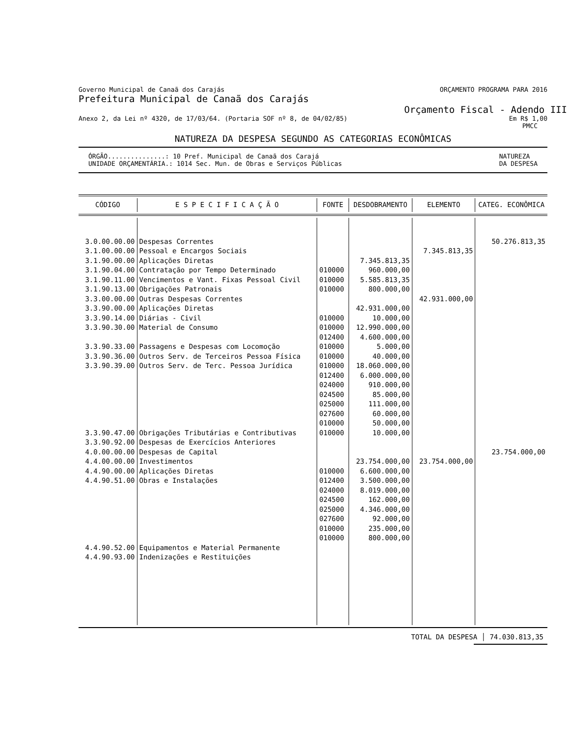Governo Municipal de Canaã dos Carajás ORÇAMENTO PROGRAMA PARA 2016
Prefeitura Municipal de Canaã dos Carajás
Orçamento Fiscal - Adendo III
Anexo 2, da Lei nº 4320, de 17/03/64. (Portaria SOF nº 8, de 04/02/85) Em R$ 1,00
PMCC
NATUREZA DA DESPESA SEGUNDO AS CATEGORIAS ECONÔMICAS
ÓRGÃO...............: 10 Pref. Municipal de Canaã dos Carajá
UNIDADE ORÇAMENTÁRIA.: 1014 Sec. Mun. de Obras e Serviços Públicas NATUREZA
DA DESPESA
| CÓDIGO | E S P E C I F I C A Ç Ã O | FONTE | DESDOBRAMENTO | ELEMENTO | CATEG. ECONÔMICA |
| --- | --- | --- | --- | --- | --- |
| 3.0.00.00.00 3.1.00.00.00 3.1.90.00.00 3.1.90.04.00 3.1.90.11.00 3.1.90.13.00 3.3.00.00.00 3.3.90.00.00 3.3.90.14.00 3.3.90.30.00 3.3.90.33.00 3.3.90.36.00 3.3.90.39.00 3.3.90.47.00 3.3.90.92.00 4.0.00.00.00 4.4.00.00.00 4.4.90.00.00 4.4.90.51.00 4.4.90.52.00 4.4.90.93.00 | Despesas Correntes Pessoal e Encargos Sociais Aplicações Diretas Contratação por Tempo Determinado Vencimentos e Vant. Fixas Pessoal Civil Obrigações Patronais Outras Despesas Correntes Aplicações Diretas Diárias - Civil Material de Consumo Passagens e Despesas com Locomoção Outros Serv. de Terceiros Pessoa Física Outros Serv. de Terc. Pessoa Jurídica Obrigações Tributárias e Contributivas Despesas de Exercícios Anteriores Despesas de Capital Investimentos Aplicações Diretas Obras e Instalações Equipamentos e Material Permanente Indenizações e Restituições | 010000 010000 010000 010000 010000 012400 010000 010000 010000 012400 024000 024500 025000 027600 010000 010000 010000 012400 024000 024500 025000 027600 010000 010000 | 7.345.813,35 960.000,00 5.585.813,35 800.000,00 42.931.000,00 10.000,00 12.990.000,00 4.600.000,00 5.000,00 40.000,00 18.060.000,00 6.000.000,00 910.000,00 85.000,00 111.000,00 60.000,00 50.000,00 10.000,00 23.754.000,00 6.600.000,00 3.500.000,00 8.019.000,00 162.000,00 4.346.000,00 92.000,00 235.000,00 800.000,00 | 7.345.813,35 42.931.000,00 23.754.000,00 | 50.276.813,35 23.754.000,00 |
TOTAL DA DESPESA │ 74.030.813,35